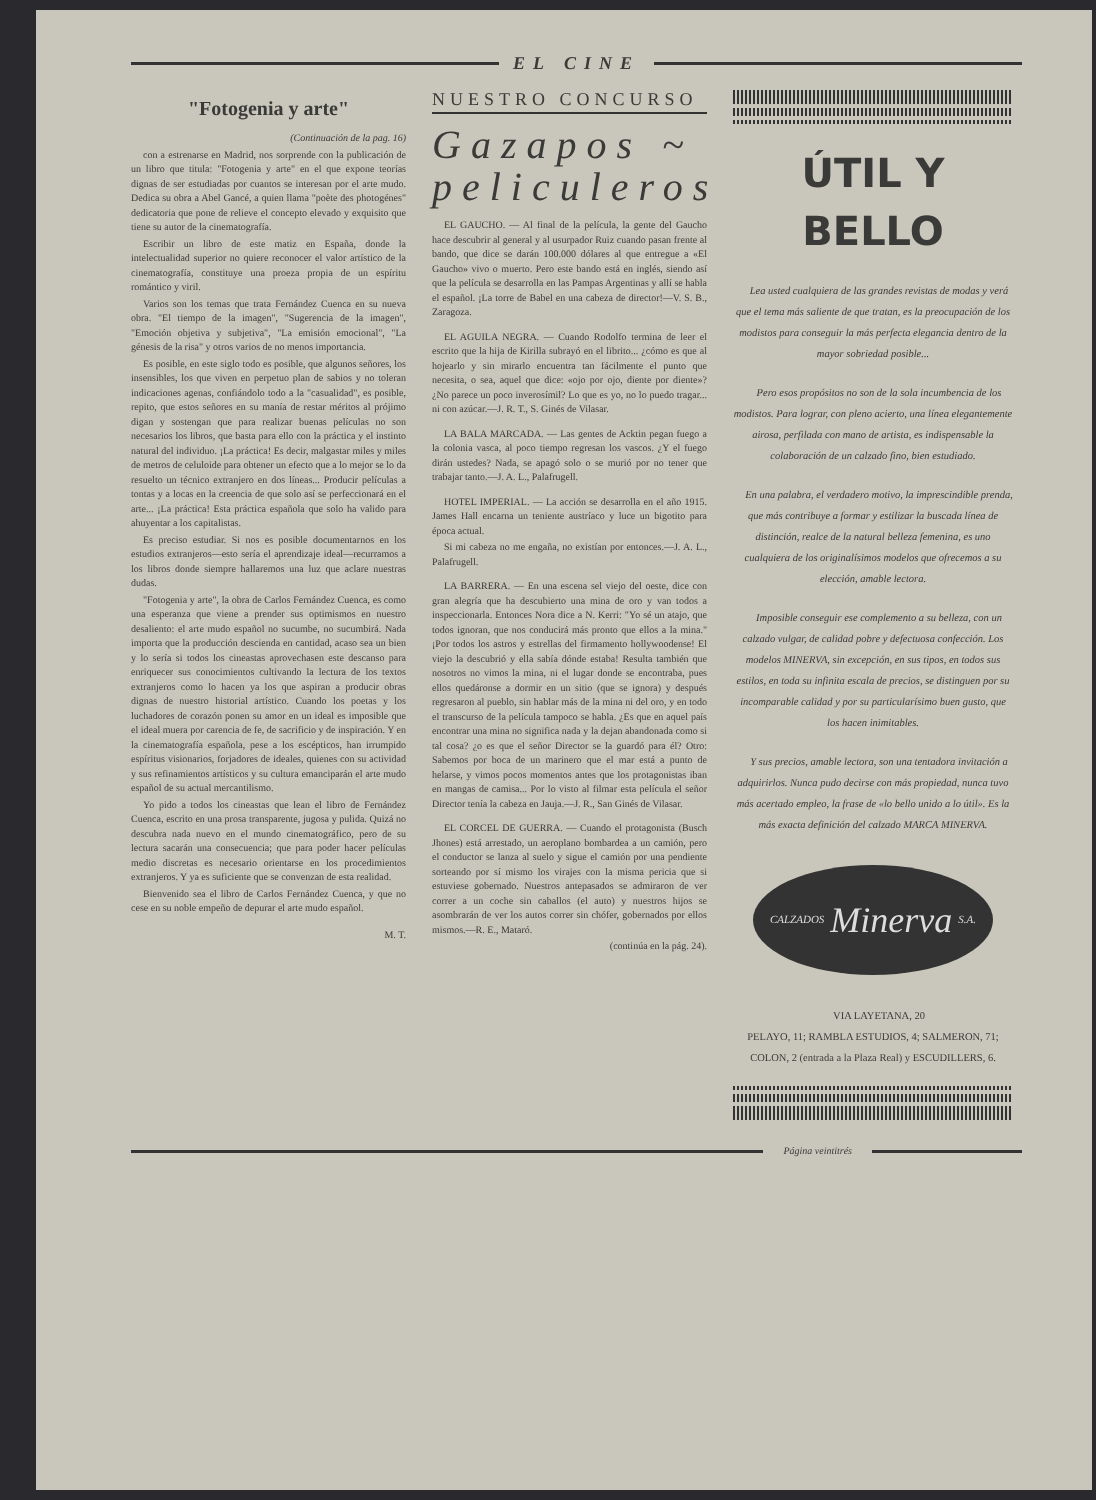EL CINE
"Fotogenia y arte"
(Continuación de la pag. 16)
con a estrenarse en Madrid, nos sorprende con la publicación de un libro que titula: "Fotogenia y arte" en el que expone teorías dignas de ser estudiadas por cuantos se interesan por el arte mudo. Dedica su obra a Abel Gancé, a quien llama "poète des photogénes" dedicatoria que pone de relieve el concepto elevado y exquisito que tiene su autor de la cinematografía.
Escribir un libro de este matiz en España, donde la intelectualidad superior no quiere reconocer el valor artístico de la cinematografía, constituye una proeza propia de un espíritu romántico y viril.
Varios son los temas que trata Fernández Cuenca en su nueva obra. "El tiempo de la imagen", "Sugerencia de la imagen", "Emoción objetiva y subjetiva", "La emisión emocional", "La génesis de la risa" y otros varios de no menos importancia.
Es posible, en este siglo todo es posible, que algunos señores, los insensibles, los que viven en perpetuo plan de sabios y no toleran indicaciones agenas, confiándolo todo a la "casualidad", es posible, repito, que estos señores en su manía de restar méritos al prójimo digan y sostengan que para realizar buenas películas no son necesarios los libros, que basta para ello con la práctica y el instinto natural del individuo. ¡La práctica! Es decir, malgastar miles y miles de metros de celuloide para obtener un efecto que a lo mejor se lo da resuelto un técnico extranjero en dos líneas... Producir películas a tontas y a locas en la creencia de que solo así se perfeccionará en el arte... ¡La práctica! Esta práctica española que solo ha valido para ahuyentar a los capitalistas.
Es preciso estudiar. Si nos es posible documentarnos en los estudios extranjeros—esto sería el aprendizaje ideal—recurramos a los libros donde siempre hallaremos una luz que aclare nuestras dudas.
"Fotogenia y arte", la obra de Carlos Fernández Cuenca, es como una esperanza que viene a prender sus optimismos en nuestro desaliento: el arte mudo español no sucumbe, no sucumbirá. Nada importa que la producción descienda en cantidad, acaso sea un bien y lo sería si todos los cineastas aprovechasen este descanso para enriquecer sus conocimientos cultivando la lectura de los textos extranjeros como lo hacen ya los que aspiran a producir obras dignas de nuestro historial artístico. Cuando los poetas y los luchadores de corazón ponen su amor en un ideal es imposible que el ideal muera por carencia de fe, de sacrificio y de inspiración. Y en la cinematografía española, pese a los escépticos, han irrumpido espíritus visionarios, forjadores de ideales, quienes con su actividad y sus refinamientos artísticos y su cultura emanciparán el arte mudo español de su actual mercantilismo.
Yo pido a todos los cineastas que lean el libro de Fernández Cuenca, escrito en una prosa transparente, jugosa y pulida. Quizá no descubra nada nuevo en el mundo cinematográfico, pero de su lectura sacarán una consecuencia; que para poder hacer películas medio discretas es necesario orientarse en los procedimientos extranjeros. Y ya es suficiente que se convenzan de esta realidad.
Bienvenido sea el libro de Carlos Fernández Cuenca, y que no cese en su noble empeño de depurar el arte mudo español.
M. T.
NUESTRO CONCURSO
Gazapos ~
peliculeros
EL GAUCHO. — Al final de la película, la gente del Gaucho hace descubrir al general y al usurpador Ruiz cuando pasan frente al bando, que dice se darán 100.000 dólares al que entregue a «El Gaucho» vivo o muerto. Pero este bando está en inglés, siendo así que la película se desarrolla en las Pampas Argentinas y allí se habla el español. ¡La torre de Babel en una cabeza de director!—V. S. B., Zaragoza.
EL AGUILA NEGRA. — Cuando Rodolfo termina de leer el escrito que la hija de Kirilla subrayó en el librito... ¿cómo es que al hojearlo y sin mirarlo encuentra tan fácilmente el punto que necesita, o sea, aquel que dice: «ojo por ojo, diente por diente»? ¿No parece un poco inverosímil? Lo que es yo, no lo puedo tragar... ni con azúcar.—J. R. T., S. Ginés de Vilasar.
LA BALA MARCADA. — Las gentes de Acktin pegan fuego a la colonia vasca, al poco tiempo regresan los vascos. ¿Y el fuego dirán ustedes? Nada, se apagó solo o se murió por no tener que trabajar tanto.—J. A. L., Palafrugell.
HOTEL IMPERIAL. — La acción se desarrolla en el año 1915. James Hall encarna un teniente austríaco y luce un bigotito para época actual.
Si mi cabeza no me engaña, no existían por entonces.—J. A. L., Palafrugell.
LA BARRERA. — En una escena sel viejo del oeste, dice con gran alegría que ha descubierto una mina de oro y van todos a inspeccionarla. Entonces Nora dice a N. Kerri: "Yo sé un atajo, que todos ignoran, que nos conducirá más pronto que ellos a la mina." ¡Por todos los astros y estrellas del firmamento hollywoodense! El viejo la descubrió y ella sabía dónde estaba! Resulta también que nosotros no vimos la mina, ni el lugar donde se encontraba, pues ellos quedáronse a dormir en un sitio (que se ignora) y después regresaron al pueblo, sin hablar más de la mina ni del oro, y en todo el transcurso de la película tampoco se habla. ¿Es que en aquel país encontrar una mina no significa nada y la dejan abandonada como si tal cosa? ¿o es que el señor Director se la guardó para él? Otro: Sabemos por boca de un marinero que el mar está a punto de helarse, y vimos pocos momentos antes que los protagonistas iban en mangas de camisa... Por lo visto al filmar esta película el señor Director tenía la cabeza en Jauja.—J. R., San Ginés de Vilasar.
EL CORCEL DE GUERRA. — Cuando el protagonista (Busch Jhones) está arrestado, un aeroplano bombardea a un camión, pero el conductor se lanza al suelo y sigue el camión por una pendiente sorteando por sí mismo los virajes con la misma pericia que si estuviese gobernado. Nuestros antepasados se admiraron de ver correr a un coche sin caballos (el auto) y nuestros hijos se asombrarán de ver los autos correr sin chófer, gobernados por ellos mismos.—R. E., Mataró.
(continúa en la pág. 24).
ÚTIL Y BELLO
Lea usted cualquiera de las grandes revistas de modas y verá que el tema más saliente de que tratan, es la preocupación de los modistos para conseguir la más perfecta elegancia dentro de la mayor sobriedad posible...
Pero esos propósitos no son de la sola incumbencia de los modistos. Para lograr, con pleno acierto, una línea elegantemente airosa, perfilada con mano de artista, es indispensable la colaboración de un calzado fino, bien estudiado.
En una palabra, el verdadero motivo, la imprescindible prenda, que más contribuye a formar y estilizar la buscada línea de distinción, realce de la natural belleza femenina, es uno cualquiera de los originalísimos modelos que ofrecemos a su elección, amable lectora.
Imposible conseguir ese complemento a su belleza, con un calzado vulgar, de calidad pobre y defectuosa confección. Los modelos MINERVA, sin excepción, en sus tipos, en todos sus estilos, en toda su infinita escala de precios, se distinguen por su incomparable calidad y por su particularísimo buen gusto, que los hacen inimitables.
Y sus precios, amable lectora, son una tentadora invitación a adquirirlos. Nunca pudo decirse con más propiedad, nunca tuvo más acertado empleo, la frase de «lo bello unido a lo útil». Es la más exacta definición del calzado MARCA MINERVA.
CALZADOS Minerva S.A.
VIA LAYETANA, 20
PELAYO, 11; RAMBLA ESTUDIOS, 4; SALMERON, 71; COLON, 2 (entrada a la Plaza Real) y ESCUDILLERS, 6.
Página veintitrés